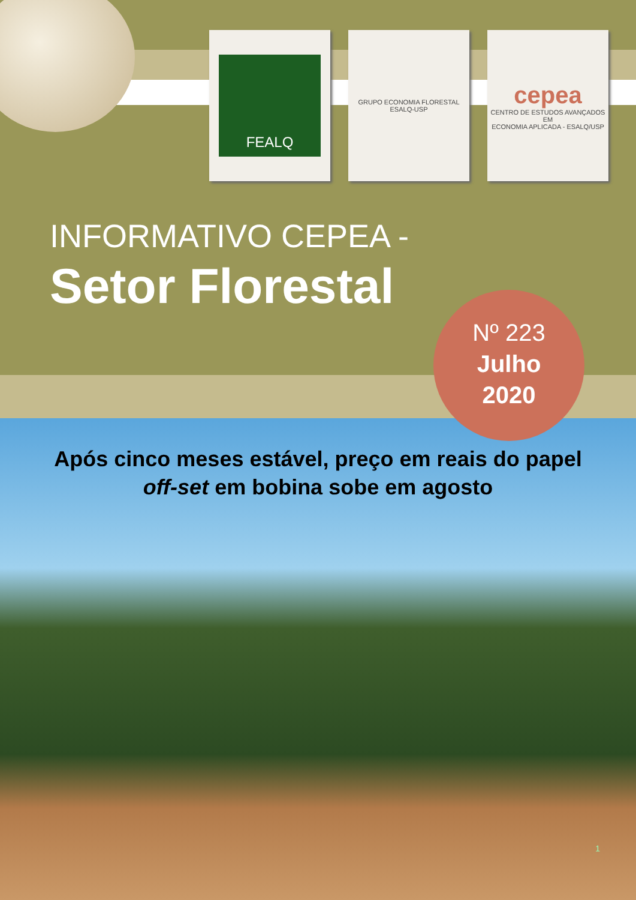FEALQ
GRUPO ECONOMIA FLORESTAL
ESALQ-USP
cepea
CENTRO DE ESTUDOS AVANÇADOS EM
ECONOMIA APLICADA - ESALQ/USP
INFORMATIVO CEPEA -
Setor Florestal
Nº 223
Julho
2020
Após cinco meses estável, preço em reais do papel
off-set em bobina sobe em agosto
1